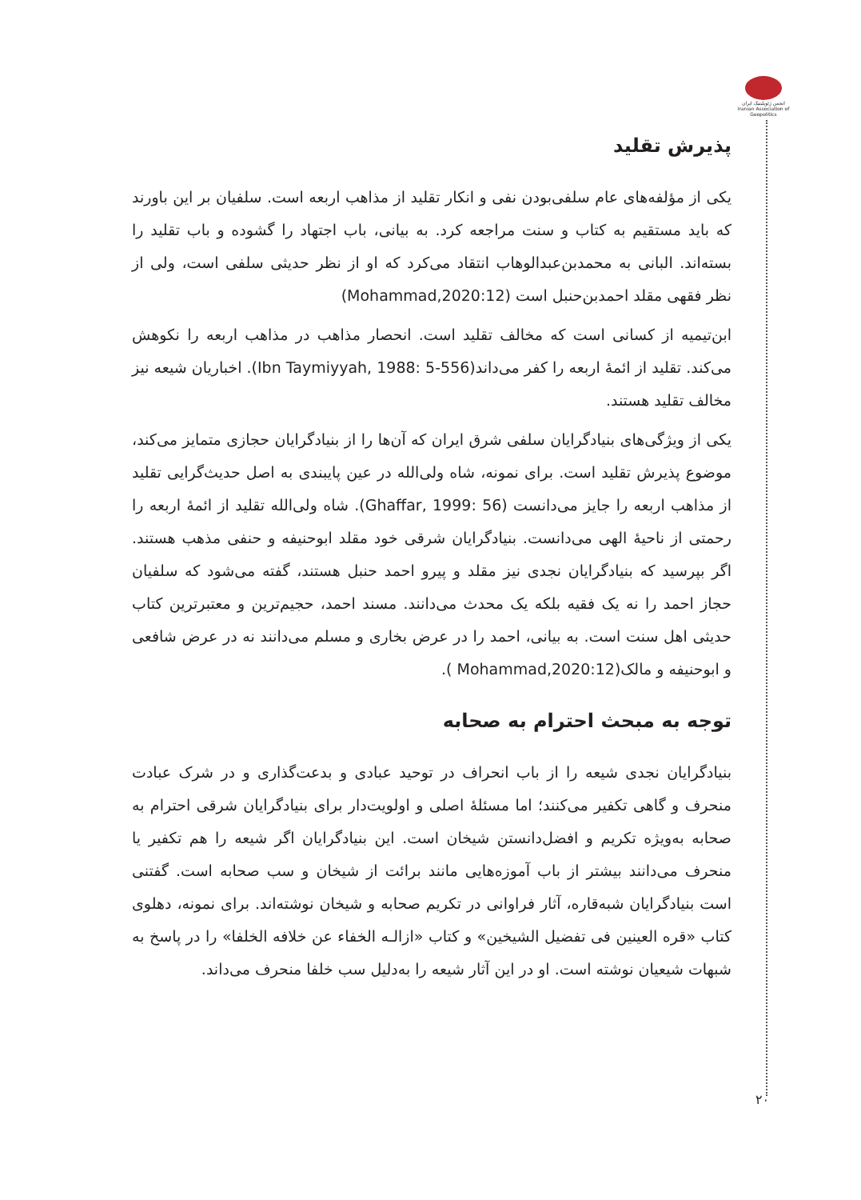انجمن ژئوپلیتیک ایران Iranian Association of Geopolitics
پذیرش تقلید
یکی از مؤلفه‌های عام سلفی‌بودن نفی و انکار تقلید از مذاهب اربعه است. سلفیان بر این باورند که باید مستقیم به کتاب و سنت مراجعه کرد. به بیانی، باب اجتهاد را گشوده و باب تقلید را بسته‌اند. البانی به محمدبن‌عبدالوهاب انتقاد می‌کرد که او از نظر حدیثی سلفی است، ولی از نظر فقهی مقلد احمدبن‌حنبل است (Mohammad,2020:12)
ابن‌تیمیه از کسانی است که مخالف تقلید است. انحصار مذاهب در مذاهب اربعه را نکوهش می‌کند. تقلید از ائمهٔ اربعه را کفر می‌داند(Ibn Taymiyyah, 1988: 5-556). اخباریان شیعه نیز مخالف تقلید هستند.
یکی از ویژگی‌های بنیادگرایان سلفی شرق ایران که آن‌ها را از بنیادگرایان حجازی متمایز می‌کند، موضوع پذیرش تقلید است. برای نمونه، شاه ولی‌الله در عین پایبندی به اصل حدیث‌گرایی تقلید از مذاهب اربعه را جایز می‌دانست (Ghaffar, 1999: 56). شاه ولی‌الله تقلید از ائمهٔ اربعه را رحمتی از ناحیهٔ الهی می‌دانست. بنیادگرایان شرقی خود مقلد ابوحنیفه و حنفی مذهب هستند. اگر بپرسید که بنیادگرایان نجدی نیز مقلد و پیرو احمد حنبل هستند، گفته می‌شود که سلفیان حجاز احمد را نه یک فقیه بلکه یک محدث می‌دانند. مسند احمد، حجیم‌ترین و معتبرترین کتاب حدیثی اهل سنت است. به بیانی، احمد را در عرض بخاری و مسلم می‌دانند نه در عرض شافعی و ابوحنیفه و مالک(Mohammad,2020:12 ).
توجه به مبحث احترام به صحابه
بنیادگرایان نجدی شیعه را از باب انحراف در توحید عبادی و بدعت‌گذاری و در شرک عبادت منحرف و گاهی تکفیر می‌کنند؛ اما مسئلهٔ اصلی و اولویت‌دار برای بنیادگرایان شرقی احترام به صحابه به‌ویژه تکریم و افضل‌دانستن شیخان است. این بنیادگرایان اگر شیعه را هم تکفیر یا منحرف می‌دانند بیشتر از باب آموزه‌هایی مانند برائت از شیخان و سب صحابه است. گفتنی است بنیادگرایان شبه‌قاره، آثار فراوانی در تکریم صحابه و شیخان نوشته‌اند. برای نمونه، دهلوی کتاب «قره العینین فی تفضیل الشیخین» و کتاب «ازالـه الخفاء عن خلافه الخلفا» را در پاسخ به شبهات شیعیان نوشته است. او در این آثار شیعه را به‌دلیل سب خلفا منحرف می‌داند.
۲۰